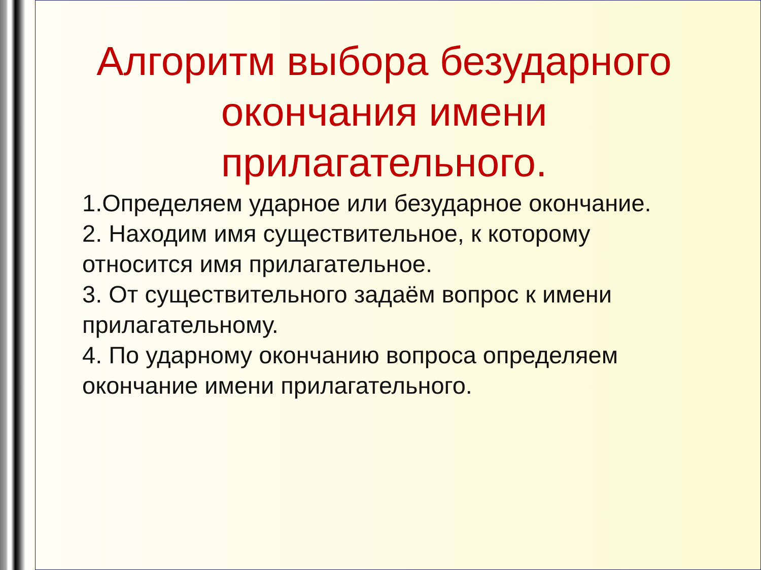Алгоритм выбора безударного окончания имени прилагательного.
1.Определяем ударное или безударное окончание.
2. Находим имя существительное, к которому относится имя прилагательное.
3. От существительного задаём вопрос к имени прилагательному.
4. По ударному окончанию вопроса определяем окончание имени прилагательного.